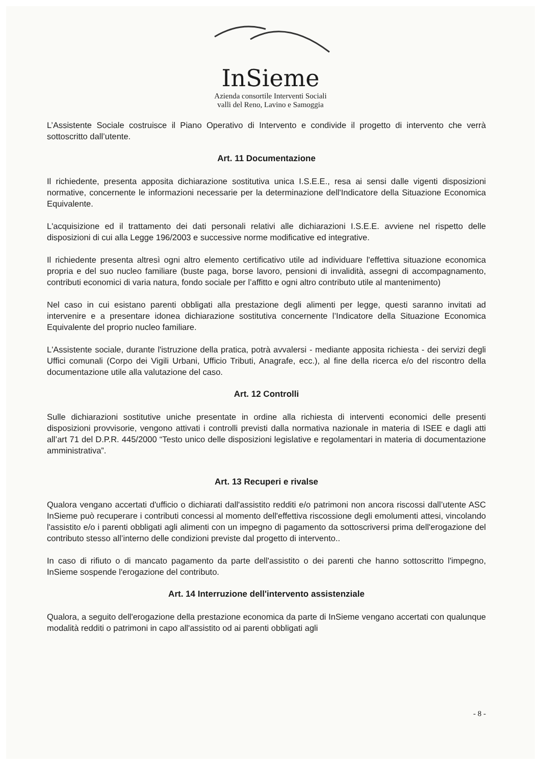InSieme
Azienda consortile Interventi Sociali
valli del Reno, Lavino e Samoggia
L’Assistente Sociale costruisce il Piano Operativo di Intervento e condivide il progetto di intervento che verrà sottoscritto dall’utente.
Art. 11 Documentazione
Il richiedente, presenta apposita dichiarazione sostitutiva unica I.S.E.E., resa ai sensi dalle vigenti disposizioni normative, concernente le informazioni necessarie per la determinazione dell'Indicatore della Situazione Economica Equivalente.
L'acquisizione ed il trattamento dei dati personali relativi alle dichiarazioni I.S.E.E. avviene nel rispetto delle disposizioni di cui alla Legge 196/2003 e successive norme modificative ed integrative.
Il richiedente presenta altresì ogni altro elemento certificativo utile ad individuare l'effettiva situazione economica propria e del suo nucleo familiare (buste paga, borse lavoro, pensioni di invalidità, assegni di accompagnamento, contributi economici di varia natura, fondo sociale per l’affitto e ogni altro contributo utile al mantenimento)
Nel caso in cui esistano parenti obbligati alla prestazione degli alimenti per legge, questi saranno invitati ad intervenire e a presentare idonea dichiarazione sostitutiva concernente l’Indicatore della Situazione Economica Equivalente del proprio nucleo familiare.
L'Assistente sociale, durante l'istruzione della pratica, potrà avvalersi - mediante apposita richiesta - dei servizi degli Uffici comunali (Corpo dei Vigili Urbani, Ufficio Tributi, Anagrafe, ecc.), al fine della ricerca e/o del riscontro della documentazione utile alla valutazione del caso.
Art. 12 Controlli
Sulle dichiarazioni sostitutive uniche presentate in ordine alla richiesta di interventi economici delle presenti disposizioni provvisorie, vengono attivati i controlli previsti dalla normativa nazionale in materia di ISEE e dagli atti all’art 71 del D.P.R. 445/2000 “Testo unico delle disposizioni legislative e regolamentari in materia di documentazione amministrativa”.
Art. 13 Recuperi e rivalse
Qualora vengano accertati d'ufficio o dichiarati dall'assistito redditi e/o patrimoni non ancora riscossi dall’utente ASC InSieme può recuperare i contributi concessi al momento dell'effettiva riscossione degli emolumenti attesi, vincolando l'assistito e/o i parenti obbligati agli alimenti con un impegno di pagamento da sottoscriversi prima dell'erogazione del contributo stesso all’interno delle condizioni previste dal progetto di intervento..
In caso di rifiuto o di mancato pagamento da parte dell'assistito o dei parenti che hanno sottoscritto l'impegno, InSieme sospende l'erogazione del contributo.
Art. 14 Interruzione dell'intervento assistenziale
Qualora, a seguito dell'erogazione della prestazione economica da parte di InSieme vengano accertati con qualunque modalità redditi o patrimoni in capo all'assistito od ai parenti obbligati agli
- 8 -